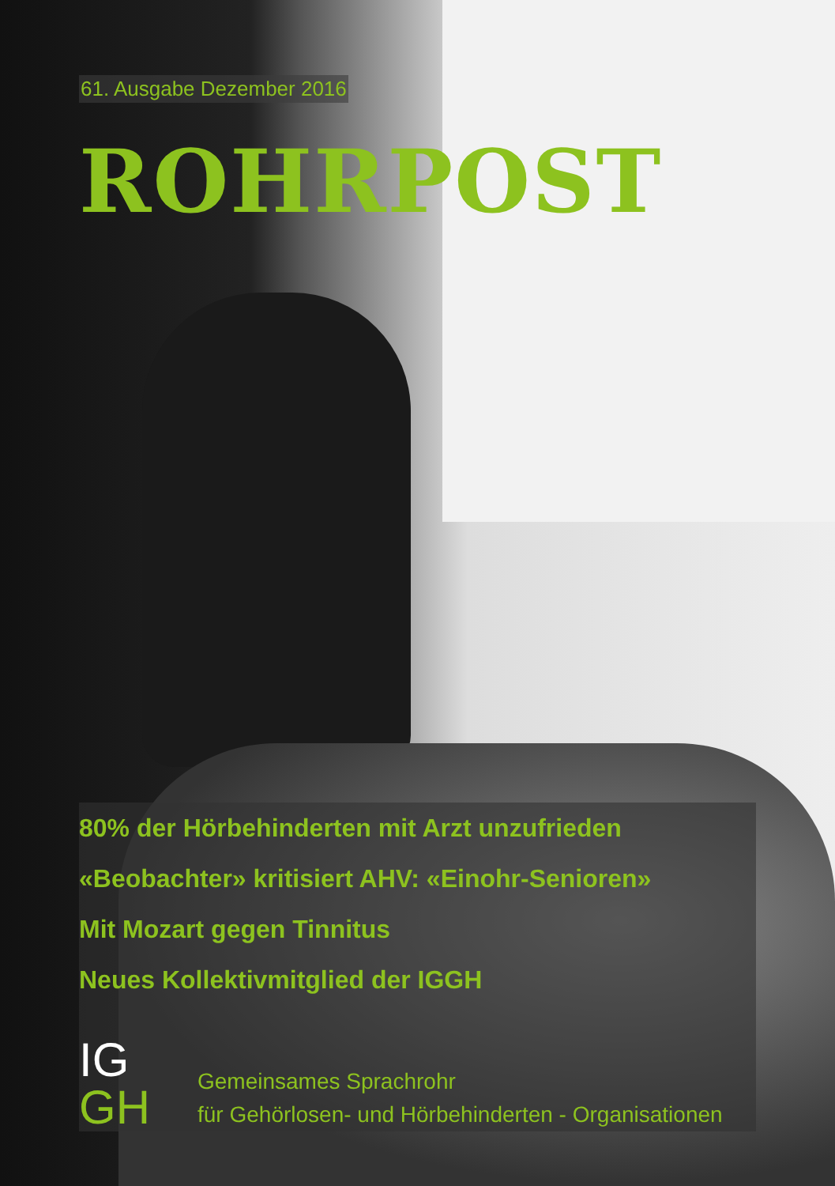61. Ausgabe Dezember 2016
ROHRPOST
80% der Hörbehinderten mit Arzt unzufrieden
«Beobachter» kritisiert AHV: «Einohr-Senioren»
Mit Mozart gegen Tinnitus
Neues Kollektivmitglied der IGGH
IG
GH
Gemeinsames Sprachrohr
für Gehörlosen- und Hörbehinderten - Organisationen